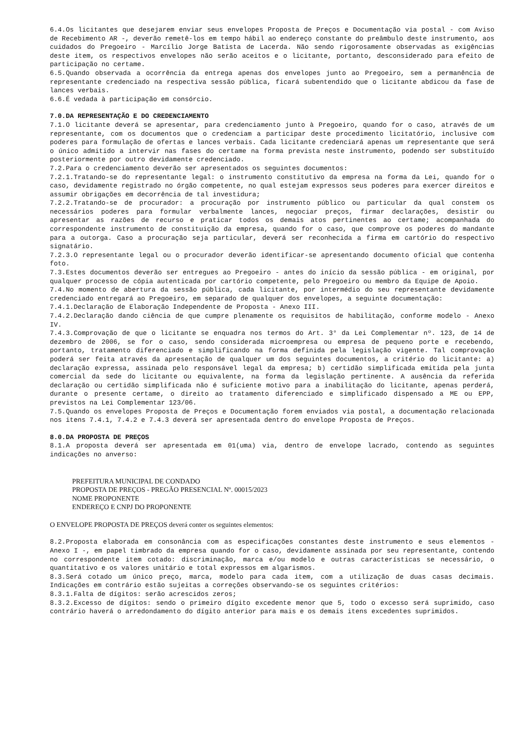6.4.Os licitantes que desejarem enviar seus envelopes Proposta de Preços e Documentação via postal - com Aviso de Recebimento AR -, deverão remetê-los em tempo hábil ao endereço constante do preâmbulo deste instrumento, aos cuidados do Pregoeiro - Marcílio Jorge Batista de Lacerda. Não sendo rigorosamente observadas as exigências deste item, os respectivos envelopes não serão aceitos e o licitante, portanto, desconsiderado para efeito de participação no certame.
6.5.Quando observada a ocorrência da entrega apenas dos envelopes junto ao Pregoeiro, sem a permanência de representante credenciado na respectiva sessão pública, ficará subentendido que o licitante abdicou da fase de lances verbais.
6.6.É vedada à participação em consórcio.
7.0.DA REPRESENTAÇÃO E DO CREDENCIAMENTO
7.1.O licitante deverá se apresentar, para credenciamento junto à Pregoeiro, quando for o caso, através de um representante, com os documentos que o credenciam a participar deste procedimento licitatório, inclusive com poderes para formulação de ofertas e lances verbais. Cada licitante credenciará apenas um representante que será o único admitido a intervir nas fases do certame na forma prevista neste instrumento, podendo ser substituído posteriormente por outro devidamente credenciado.
7.2.Para o credenciamento deverão ser apresentados os seguintes documentos:
7.2.1.Tratando-se do representante legal: o instrumento constitutivo da empresa na forma da Lei, quando for o caso, devidamente registrado no órgão competente, no qual estejam expressos seus poderes para exercer direitos e assumir obrigações em decorrência de tal investidura;
7.2.2.Tratando-se de procurador: a procuração por instrumento público ou particular da qual constem os necessários poderes para formular verbalmente lances, negociar preços, firmar declarações, desistir ou apresentar as razões de recurso e praticar todos os demais atos pertinentes ao certame; acompanhada do correspondente instrumento de constituição da empresa, quando for o caso, que comprove os poderes do mandante para a outorga. Caso a procuração seja particular, deverá ser reconhecida a firma em cartório do respectivo signatário.
7.2.3.O representante legal ou o procurador deverão identificar-se apresentando documento oficial que contenha foto.
7.3.Estes documentos deverão ser entregues ao Pregoeiro - antes do início da sessão pública - em original, por qualquer processo de cópia autenticada por cartório competente, pelo Pregoeiro ou membro da Equipe de Apoio.
7.4.No momento de abertura da sessão pública, cada licitante, por intermédio do seu representante devidamente credenciado entregará ao Pregoeiro, em separado de qualquer dos envelopes, a seguinte documentação:
7.4.1.Declaração de Elaboração Independente de Proposta - Anexo III.
7.4.2.Declaração dando ciência de que cumpre plenamente os requisitos de habilitação, conforme modelo - Anexo IV.
7.4.3.Comprovação de que o licitante se enquadra nos termos do Art. 3° da Lei Complementar nº. 123, de 14 de dezembro de 2006, se for o caso, sendo considerada microempresa ou empresa de pequeno porte e recebendo, portanto, tratamento diferenciado e simplificando na forma definida pela legislação vigente. Tal comprovação poderá ser feita através da apresentação de qualquer um dos seguintes documentos, a critério do licitante: a) declaração expressa, assinada pelo responsável legal da empresa; b) certidão simplificada emitida pela junta comercial da sede do licitante ou equivalente, na forma da legislação pertinente. A ausência da referida declaração ou certidão simplificada não é suficiente motivo para a inabilitação do licitante, apenas perderá, durante o presente certame, o direito ao tratamento diferenciado e simplificado dispensado a ME ou EPP, previstos na Lei Complementar 123/06.
7.5.Quando os envelopes Proposta de Preços e Documentação forem enviados via postal, a documentação relacionada nos itens 7.4.1, 7.4.2 e 7.4.3 deverá ser apresentada dentro do envelope Proposta de Preços.
8.0.DA PROPOSTA DE PREÇOS
8.1.A proposta deverá ser apresentada em 01(uma) via, dentro de envelope lacrado, contendo as seguintes indicações no anverso:
PREFEITURA MUNICIPAL DE CONDADO
PROPOSTA DE PREÇOS - PREGÃO PRESENCIAL Nº. 00015/2023
NOME PROPONENTE
ENDEREÇO E CNPJ DO PROPONENTE
O ENVELOPE PROPOSTA DE PREÇOS deverá conter os seguintes elementos:
8.2.Proposta elaborada em consonância com as especificações constantes deste instrumento e seus elementos - Anexo I -, em papel timbrado da empresa quando for o caso, devidamente assinada por seu representante, contendo no correspondente item cotado: discriminação, marca e/ou modelo e outras características se necessário, o quantitativo e os valores unitário e total expressos em algarismos.
8.3.Será cotado um único preço, marca, modelo para cada item, com a utilização de duas casas decimais. Indicações em contrário estão sujeitas a correções observando-se os seguintes critérios:
8.3.1.Falta de dígitos: serão acrescidos zeros;
8.3.2.Excesso de dígitos: sendo o primeiro dígito excedente menor que 5, todo o excesso será suprimido, caso contrário haverá o arredondamento do dígito anterior para mais e os demais itens excedentes suprimidos.